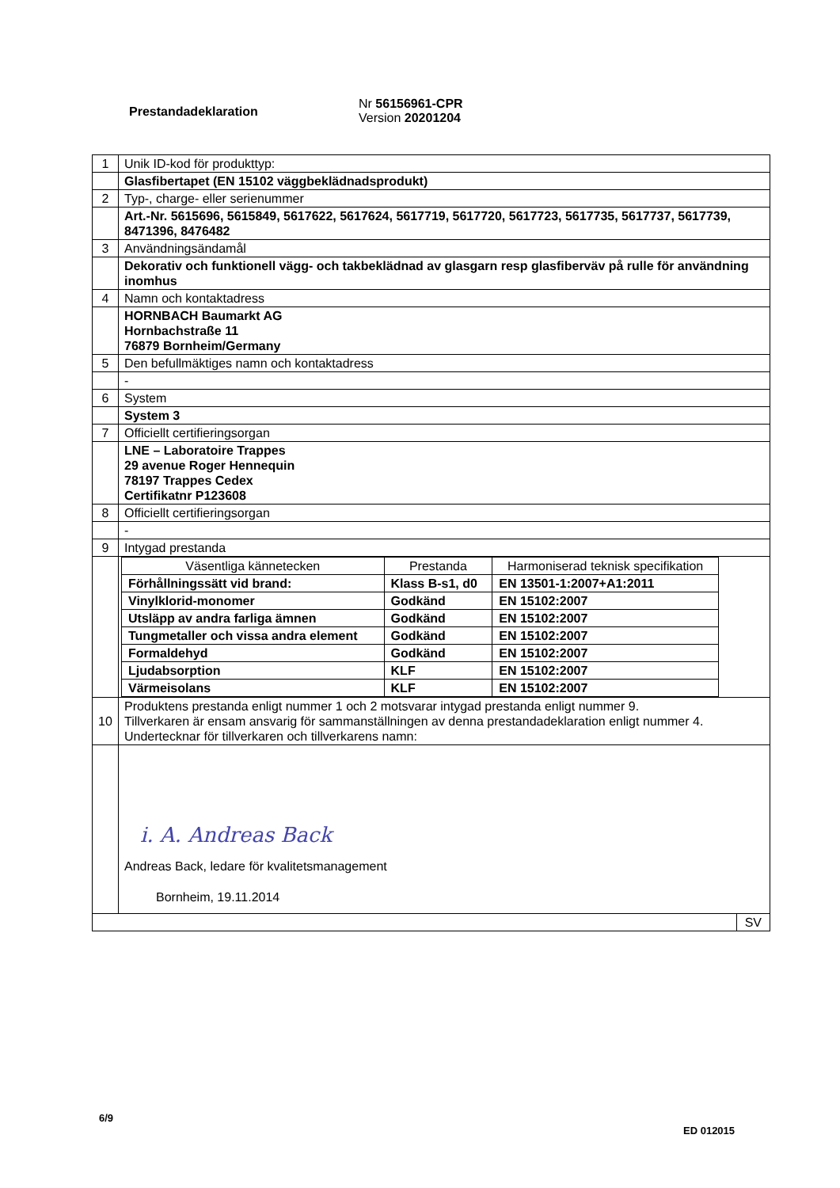Prestandadeklaration
Nr 56156961-CPR
Version 20201204
| 1 | Unik ID-kod för produkttyp: |
| | Glasfibertapet (EN 15102 väggbeklädnadsprodukt) |
| 2 | Typ-, charge- eller serienummer |
| | Art.-Nr. 5615696, 5615849, 5617622, 5617624, 5617719, 5617720, 5617723, 5617735, 5617737, 5617739, 8471396, 8476482 |
| 3 | Användningsändamål |
| | Dekorativ och funktionell vägg- och takbeklädnad av glasgarn resp glasfiberväv på rulle för användning inomhus |
| 4 | Namn och kontaktadress |
| | HORNBACH Baumarkt AG Hornbachstraße 11 76879 Bornheim/Germany |
| 5 | Den befullmäktiges namn och kontaktadress |
| | - |
| 6 | System |
| | System 3 |
| 7 | Officiellt certifieringsorgan |
| | LNE – Laboratoire Trappes 29 avenue Roger Hennequin 78197 Trappes Cedex Certifikatnr P123608 |
| 8 | Officiellt certifieringsorgan |
| | - |
| 9 | Intygad prestanda |
| | / Väsentliga kännetecken / Prestanda / Harmoniserad teknisk specifikation / / --- / --- / --- / / Förhållningssätt vid brand: / Klass B-s1, d0 / EN 13501-1:2007+A1:2011 / / Vinylklorid-monomer / Godkänd / EN 15102:2007 / / Utsläpp av andra farliga ämnen / Godkänd / EN 15102:2007 / / Tungmetaller och vissa andra element / Godkänd / EN 15102:2007 / / Formaldehyd / Godkänd / EN 15102:2007 / / Ljudabsorption / KLF / EN 15102:2007 / / Värmeisolans / KLF / EN 15102:2007 / |
| 10 | Produktens prestanda enligt nummer 1 och 2 motsvarar intygad prestanda enligt nummer 9. Tillverkaren är ensam ansvarig för sammanställningen av denna prestandadeklaration enligt nummer 4. Undertecknar för tillverkaren och tillverkarens namn: |
| | i. A. Andreas Back Andreas Back, ledare för kvalitetsmanagement Bornheim, 19.11.2014 |
| SV | |
6/9
ED 012015